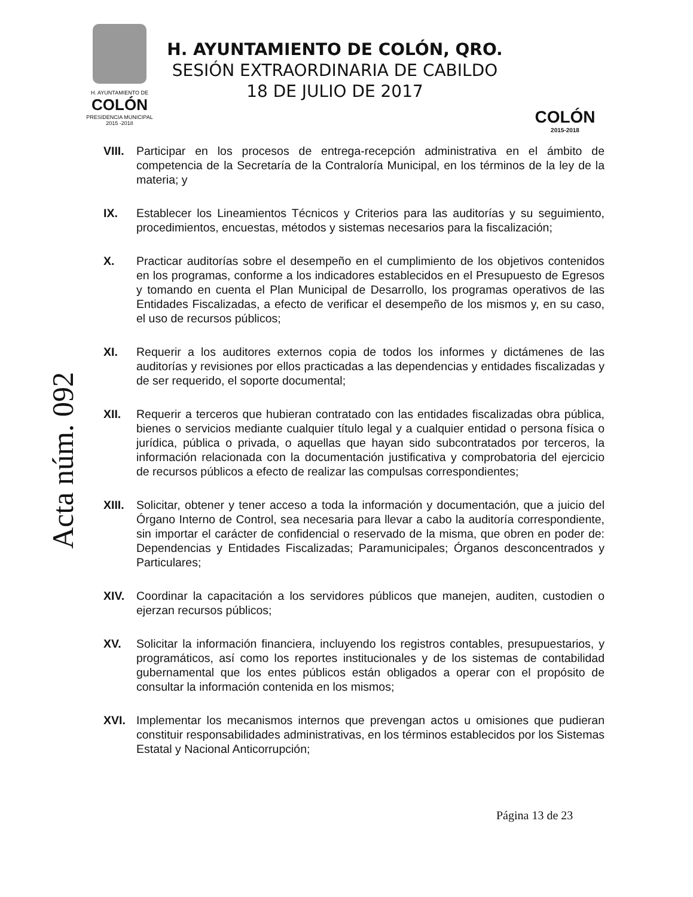H. AYUNTAMIENTO DE
COLÓN
PRESIDENCIA MUNICIPAL
2015 -2018
H. AYUNTAMIENTO DE COLÓN, QRO.
SESIÓN EXTRAORDINARIA DE CABILDO
18 DE JULIO DE 2017
COLÓN
2015-2018
Acta núm. 092
VIII.
Participar en los procesos de entrega-recepción administrativa en el ámbito de competencia de la Secretaría de la Contraloría Municipal, en los términos de la ley de la materia; y
IX. Establecer los Lineamientos Técnicos y Criterios para las auditorías y su seguimiento, procedimientos, encuestas, métodos y sistemas necesarios para la fiscalización;
X. Practicar auditorías sobre el desempeño en el cumplimiento de los objetivos contenidos en los programas, conforme a los indicadores establecidos en el Presupuesto de Egresos y tomando en cuenta el Plan Municipal de Desarrollo, los programas operativos de las Entidades Fiscalizadas, a efecto de verificar el desempeño de los mismos y, en su caso, el uso de recursos públicos;
XI. Requerir a los auditores externos copia de todos los informes y dictámenes de las auditorías y revisiones por ellos practicadas a las dependencias y entidades fiscalizadas y de ser requerido, el soporte documental;
XII. Requerir a terceros que hubieran contratado con las entidades fiscalizadas obra pública, bienes o servicios mediante cualquier título legal y a cualquier entidad o persona física o jurídica, pública o privada, o aquellas que hayan sido subcontratados por terceros, la información relacionada con la documentación justificativa y comprobatoria del ejercicio de recursos públicos a efecto de realizar las compulsas correspondientes;
XIII.
Solicitar, obtener y tener acceso a toda la información y documentación, que a juicio del Órgano Interno de Control, sea necesaria para llevar a cabo la auditoría correspondiente, sin importar el carácter de confidencial o reservado de la misma, que obren en poder de: Dependencias y Entidades Fiscalizadas; Paramunicipales; Órganos desconcentrados y Particulares;
XIV. Coordinar la capacitación a los servidores públicos que manejen, auditen, custodien o ejerzan recursos públicos;
XV. Solicitar la información financiera, incluyendo los registros contables, presupuestarios, y programáticos, así como los reportes institucionales y de los sistemas de contabilidad gubernamental que los entes públicos están obligados a operar con el propósito de consultar la información contenida en los mismos;
XVI. Implementar los mecanismos internos que prevengan actos u omisiones que pudieran constituir responsabilidades administrativas, en los términos establecidos por los Sistemas Estatal y Nacional Anticorrupción;
Página 13 de 23